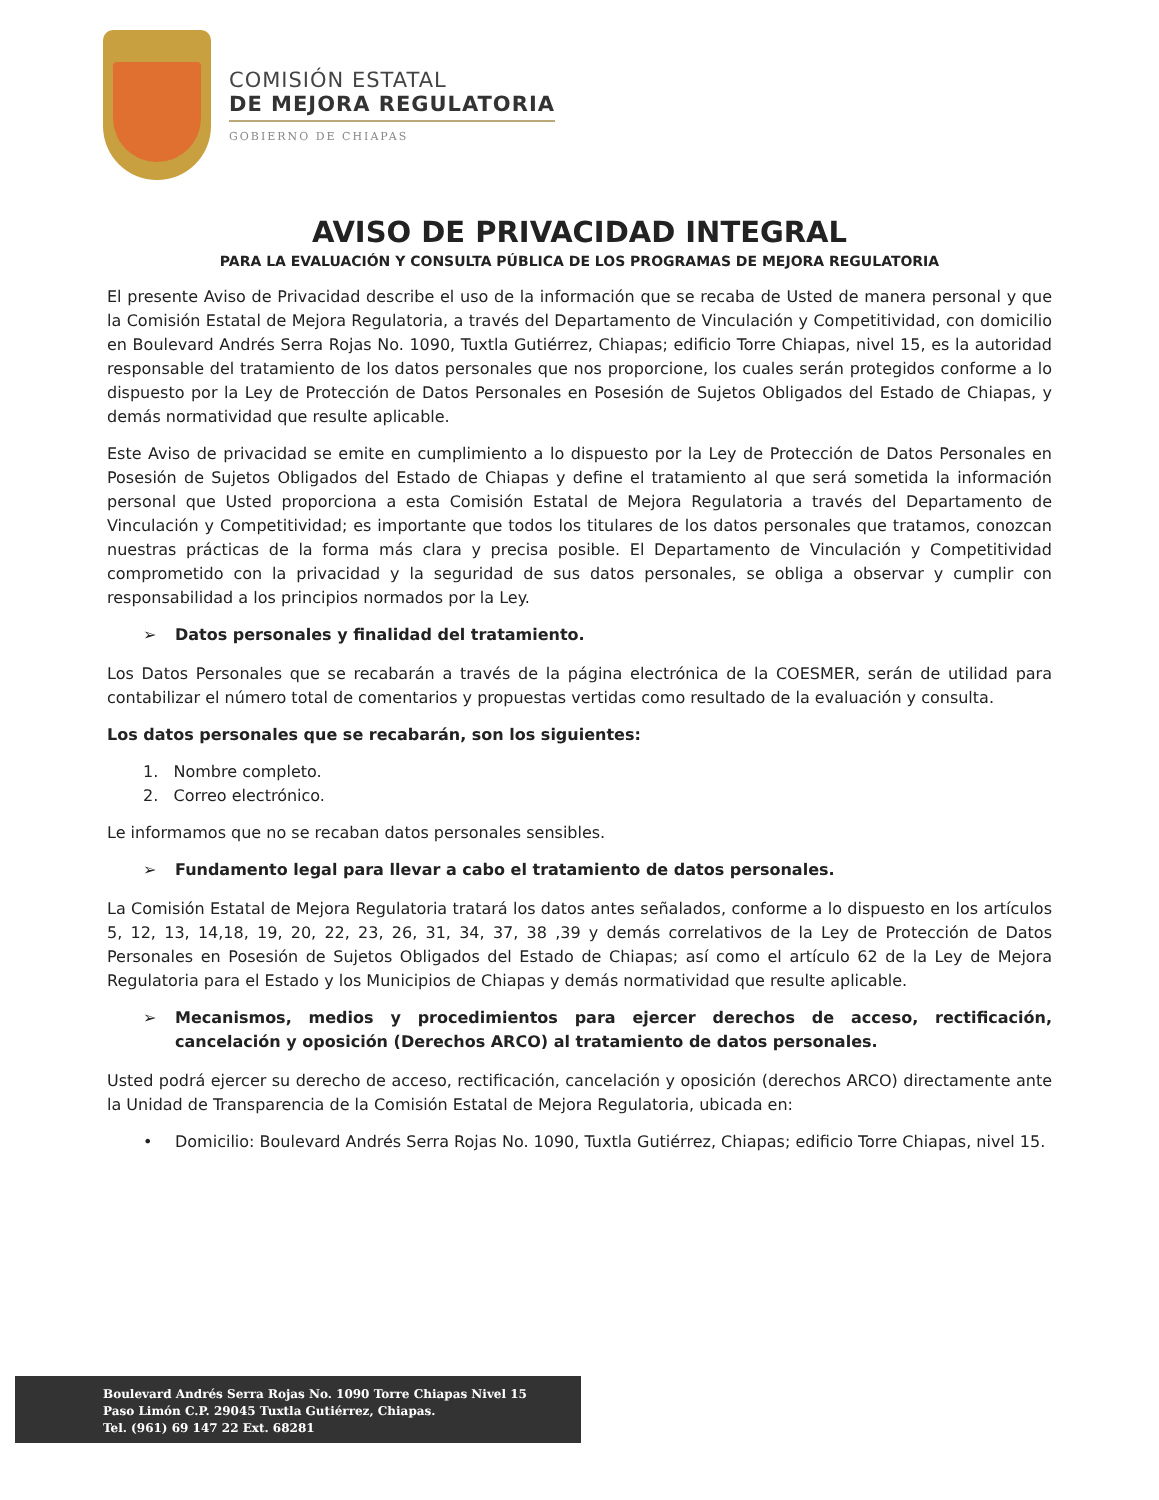COMISIÓN ESTATAL
DE MEJORA REGULATORIA
GOBIERNO DE CHIAPAS
AVISO DE PRIVACIDAD INTEGRAL
PARA LA EVALUACIÓN Y CONSULTA PÚBLICA DE LOS PROGRAMAS DE MEJORA REGULATORIA
El presente Aviso de Privacidad describe el uso de la información que se recaba de Usted de manera personal y que la Comisión Estatal de Mejora Regulatoria, a través del Departamento de Vinculación y Competitividad, con domicilio en Boulevard Andrés Serra Rojas No. 1090, Tuxtla Gutiérrez, Chiapas; edificio Torre Chiapas, nivel 15, es la autoridad responsable del tratamiento de los datos personales que nos proporcione, los cuales serán protegidos conforme a lo dispuesto por la Ley de Protección de Datos Personales en Posesión de Sujetos Obligados del Estado de Chiapas, y demás normatividad que resulte aplicable.
Este Aviso de privacidad se emite en cumplimiento a lo dispuesto por la Ley de Protección de Datos Personales en Posesión de Sujetos Obligados del Estado de Chiapas y define el tratamiento al que será sometida la información personal que Usted proporciona a esta Comisión Estatal de Mejora Regulatoria a través del Departamento de Vinculación y Competitividad; es importante que todos los titulares de los datos personales que tratamos, conozcan nuestras prácticas de la forma más clara y precisa posible. El Departamento de Vinculación y Competitividad comprometido con la privacidad y la seguridad de sus datos personales, se obliga a observar y cumplir con responsabilidad a los principios normados por la Ley.
➢ Datos personales y finalidad del tratamiento.
Los Datos Personales que se recabarán a través de la página electrónica de la COESMER, serán de utilidad para contabilizar el número total de comentarios y propuestas vertidas como resultado de la evaluación y consulta.
Los datos personales que se recabarán, son los siguientes:
1. Nombre completo.
2. Correo electrónico.
Le informamos que no se recaban datos personales sensibles.
➢ Fundamento legal para llevar a cabo el tratamiento de datos personales.
La Comisión Estatal de Mejora Regulatoria tratará los datos antes señalados, conforme a lo dispuesto en los artículos 5, 12, 13, 14,18, 19, 20, 22, 23, 26, 31, 34, 37, 38 ,39 y demás correlativos de la Ley de Protección de Datos Personales en Posesión de Sujetos Obligados del Estado de Chiapas; así como el artículo 62 de la Ley de Mejora Regulatoria para el Estado y los Municipios de Chiapas y demás normatividad que resulte aplicable.
➢ Mecanismos, medios y procedimientos para ejercer derechos de acceso, rectificación, cancelación y oposición (Derechos ARCO) al tratamiento de datos personales.
Usted podrá ejercer su derecho de acceso, rectificación, cancelación y oposición (derechos ARCO) directamente ante la Unidad de Transparencia de la Comisión Estatal de Mejora Regulatoria, ubicada en:
• Domicilio: Boulevard Andrés Serra Rojas No. 1090, Tuxtla Gutiérrez, Chiapas; edificio Torre Chiapas, nivel 15.
Boulevard Andrés Serra Rojas No. 1090 Torre Chiapas Nivel 15
Paso Limón C.P. 29045 Tuxtla Gutiérrez, Chiapas.
Tel. (961) 69 147 22 Ext. 68281